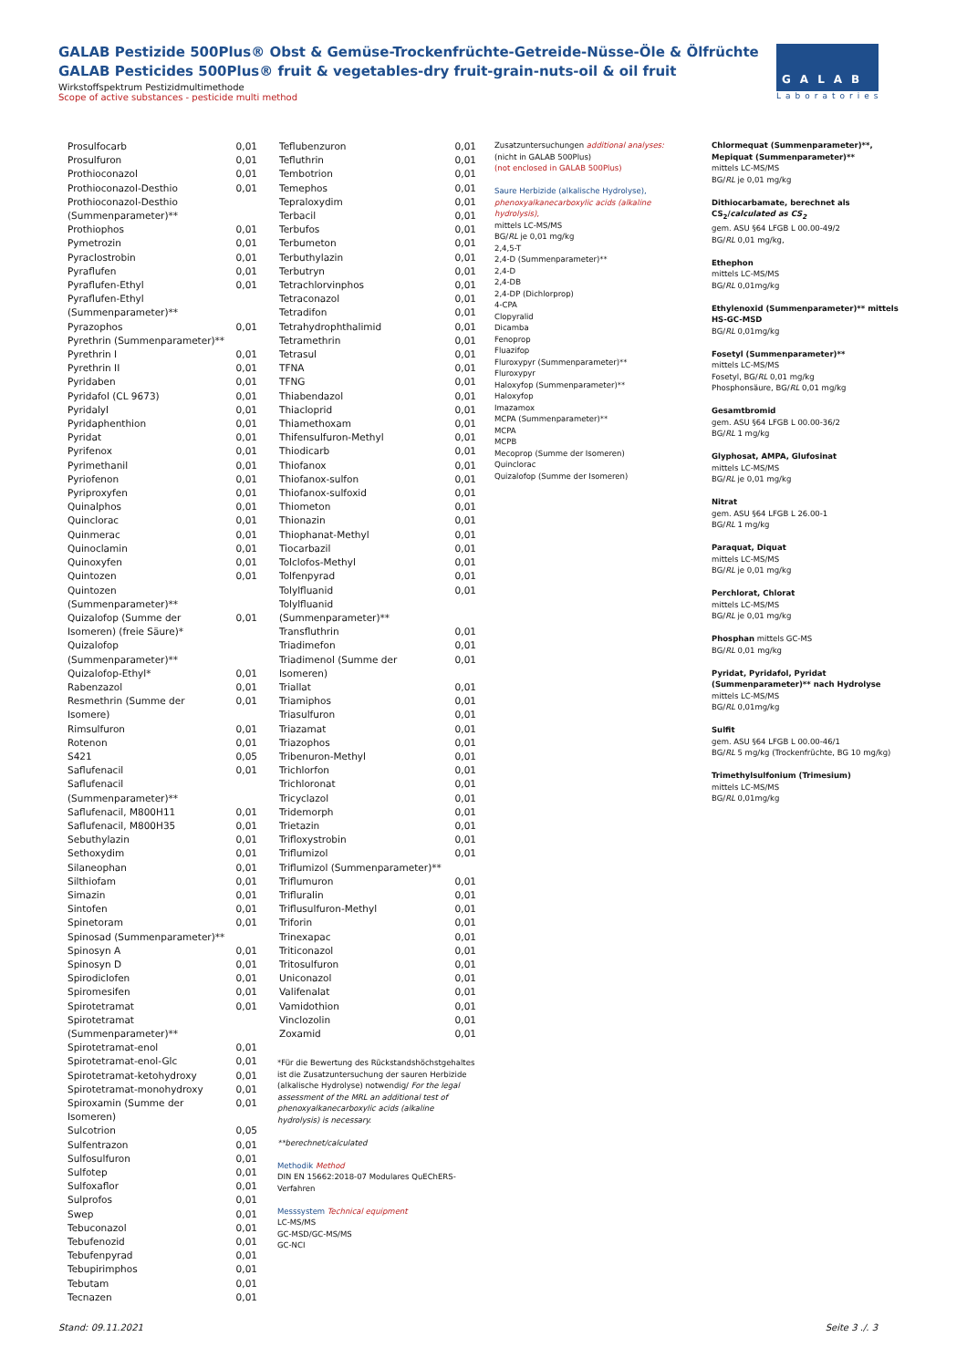GALAB Pestizide 500Plus® Obst & Gemüse-Trockenfrüchte-Getreide-Nüsse-Öle & Ölfrüchte
GALAB Pesticides 500Plus® fruit & vegetables-dry fruit-grain-nuts-oil & oil fruit
Wirkstoffspektrum Pestizidmultimethode
Scope of active substances - pesticide multi method
GALAB
Laboratories
| Prosulfocarb | 0,01 |
| Prosulfuron | 0,01 |
| Prothioconazol | 0,01 |
| Prothioconazol-Desthio | 0,01 |
| Prothioconazol-Desthio (Summenparameter)** | |
| Prothiophos | 0,01 |
| Pymetrozin | 0,01 |
| Pyraclostrobin | 0,01 |
| Pyraflufen | 0,01 |
| Pyraflufen-Ethyl | 0,01 |
| Pyraflufen-Ethyl (Summenparameter)** | |
| Pyrazophos | 0,01 |
| Pyrethrin (Summenparameter)** | |
| Pyrethrin I | 0,01 |
| Pyrethrin II | 0,01 |
| Pyridaben | 0,01 |
| Pyridafol (CL 9673) | 0,01 |
| Pyridalyl | 0,01 |
| Pyridaphenthion | 0,01 |
| Pyridat | 0,01 |
| Pyrifenox | 0,01 |
| Pyrimethanil | 0,01 |
| Pyriofenon | 0,01 |
| Pyriproxyfen | 0,01 |
| Quinalphos | 0,01 |
| Quinclorac | 0,01 |
| Quinmerac | 0,01 |
| Quinoclamin | 0,01 |
| Quinoxyfen | 0,01 |
| Quintozen | 0,01 |
| Quintozen (Summenparameter)** | |
| Quizalofop (Summe der Isomeren) (freie Säure)* | 0,01 |
| Quizalofop (Summenparameter)** | |
| Quizalofop-Ethyl* | 0,01 |
| Rabenzazol | 0,01 |
| Resmethrin (Summe der Isomere) | 0,01 |
| Rimsulfuron | 0,01 |
| Rotenon | 0,01 |
| S421 | 0,05 |
| Saflufenacil | 0,01 |
| Saflufenacil (Summenparameter)** | |
| Saflufenacil, M800H11 | 0,01 |
| Saflufenacil, M800H35 | 0,01 |
| Sebuthylazin | 0,01 |
| Sethoxydim | 0,01 |
| Silaneophan | 0,01 |
| Silthiofam | 0,01 |
| Simazin | 0,01 |
| Sintofen | 0,01 |
| Spinetoram | 0,01 |
| Spinosad (Summenparameter)** | |
| Spinosyn A | 0,01 |
| Spinosyn D | 0,01 |
| Spirodiclofen | 0,01 |
| Spiromesifen | 0,01 |
| Spirotetramat | 0,01 |
| Spirotetramat (Summenparameter)** | |
| Spirotetramat-enol | 0,01 |
| Spirotetramat-enol-Glc | 0,01 |
| Spirotetramat-ketohydroxy | 0,01 |
| Spirotetramat-monohydroxy | 0,01 |
| Spiroxamin (Summe der Isomeren) | 0,01 |
| Sulcotrion | 0,05 |
| Sulfentrazon | 0,01 |
| Sulfosulfuron | 0,01 |
| Sulfotep | 0,01 |
| Sulfoxaflor | 0,01 |
| Sulprofos | 0,01 |
| Swep | 0,01 |
| Tebuconazol | 0,01 |
| Tebufenozid | 0,01 |
| Tebufenpyrad | 0,01 |
| Tebupirimphos | 0,01 |
| Tebutam | 0,01 |
| Tecnazen | 0,01 |
| Teflubenzuron | 0,01 |
| Tefluthrin | 0,01 |
| Tembotrion | 0,01 |
| Temephos | 0,01 |
| Tepraloxydim | 0,01 |
| Terbacil | 0,01 |
| Terbufos | 0,01 |
| Terbumeton | 0,01 |
| Terbuthylazin | 0,01 |
| Terbutryn | 0,01 |
| Tetrachlorvinphos | 0,01 |
| Tetraconazol | 0,01 |
| Tetradifon | 0,01 |
| Tetrahydrophthalimid | 0,01 |
| Tetramethrin | 0,01 |
| Tetrasul | 0,01 |
| TFNA | 0,01 |
| TFNG | 0,01 |
| Thiabendazol | 0,01 |
| Thiacloprid | 0,01 |
| Thiamethoxam | 0,01 |
| Thifensulfuron-Methyl | 0,01 |
| Thiodicarb | 0,01 |
| Thiofanox | 0,01 |
| Thiofanox-sulfon | 0,01 |
| Thiofanox-sulfoxid | 0,01 |
| Thiometon | 0,01 |
| Thionazin | 0,01 |
| Thiophanat-Methyl | 0,01 |
| Tiocarbazil | 0,01 |
| Tolclofos-Methyl | 0,01 |
| Tolfenpyrad | 0,01 |
| Tolylfluanid | 0,01 |
| Tolylfluanid (Summenparameter)** | |
| Transfluthrin | 0,01 |
| Triadimefon | 0,01 |
| Triadimenol (Summe der Isomeren) | 0,01 |
| Triallat | 0,01 |
| Triamiphos | 0,01 |
| Triasulfuron | 0,01 |
| Triazamat | 0,01 |
| Triazophos | 0,01 |
| Tribenuron-Methyl | 0,01 |
| Trichlorfon | 0,01 |
| Trichloronat | 0,01 |
| Tricyclazol | 0,01 |
| Tridemorph | 0,01 |
| Trietazin | 0,01 |
| Trifloxystrobin | 0,01 |
| Triflumizol | 0,01 |
| Triflumizol (Summenparameter)** | |
| Triflumuron | 0,01 |
| Trifluralin | 0,01 |
| Triflusulfuron-Methyl | 0,01 |
| Triforin | 0,01 |
| Trinexapac | 0,01 |
| Triticonazol | 0,01 |
| Tritosulfuron | 0,01 |
| Uniconazol | 0,01 |
| Valifenalat | 0,01 |
| Vamidothion | 0,01 |
| Vinclozolin | 0,01 |
| Zoxamid | 0,01 |
*Für die Bewertung des Rückstandshöchstgehaltes ist die Zusatzuntersuchung der sauren Herbizide (alkalische Hydrolyse) notwendig/ For the legal assessment of the MRL an additional test of phenoxyalkanecarboxylic acids (alkaline hydrolysis) is necessary.
**berechnet/calculated
Methodik Method
DIN EN 15662:2018-07 Modulares QuEChERS-Verfahren
Messsystem Technical equipment
LC-MS/MS
GC-MSD/GC-MS/MS
GC-NCI
Zusatzuntersuchungen additional analyses:
(nicht in GALAB 500Plus)
(not enclosed in GALAB 500Plus)
Saure Herbizide (alkalische Hydrolyse),
phenoxyalkanecarboxylic acids (alkaline hydrolysis),
mittels LC-MS/MS
BG/RL je 0,01 mg/kg
2,4,5-T
2,4-D (Summenparameter)**
2,4-D
2,4-DB
2,4-DP (Dichlorprop)
4-CPA
Clopyralid
Dicamba
Fenoprop
Fluazifop
Fluroxypyr (Summenparameter)**
Fluroxypyr
Haloxyfop (Summenparameter)**
Haloxyfop
Imazamox
MCPA (Summenparameter)**
MCPA
MCPB
Mecoprop (Summe der Isomeren)
Quinclorac
Quizalofop (Summe der Isomeren)
Chlormequat (Summenparameter)**, Mepiquat (Summenparameter)**
mittels LC-MS/MS
BG/RL je 0,01 mg/kg
Dithiocarbamate, berechnet als CS<sub>2</sub>/calculated as CS<sub>2</sub>
gem. ASU §64 LFGB L 00.00-49/2
BG/RL 0,01 mg/kg,
Ethephon
mittels LC-MS/MS
BG/RL 0,01mg/kg
Ethylenoxid (Summenparameter)** mittels HS-GC-MSD
BG/RL 0,01mg/kg
Fosetyl (Summenparameter)**
mittels LC-MS/MS
Fosetyl, BG/RL 0,01 mg/kg
Phosphonsäure, BG/RL 0,01 mg/kg
Gesamtbromid
gem. ASU §64 LFGB L 00.00-36/2
BG/RL 1 mg/kg
Glyphosat, AMPA, Glufosinat
mittels LC-MS/MS
BG/RL je 0,01 mg/kg
Nitrat
gem. ASU §64 LFGB L 26.00-1
BG/RL 1 mg/kg
Paraquat, Diquat
mittels LC-MS/MS
BG/RL je 0,01 mg/kg
Perchlorat, Chlorat
mittels LC-MS/MS
BG/RL je 0,01 mg/kg
Phosphan mittels GC-MS
BG/RL 0,01 mg/kg
Pyridat, Pyridafol, Pyridat (Summenparameter)** nach Hydrolyse
mittels LC-MS/MS
BG/RL 0,01mg/kg
Sulfit
gem. ASU §64 LFGB L 00.00-46/1
BG/RL 5 mg/kg (Trockenfrüchte, BG 10 mg/kg)
Trimethylsulfonium (Trimesium)
mittels LC-MS/MS
BG/RL 0,01mg/kg
Stand: 09.11.2021 Seite 3 ./. 3